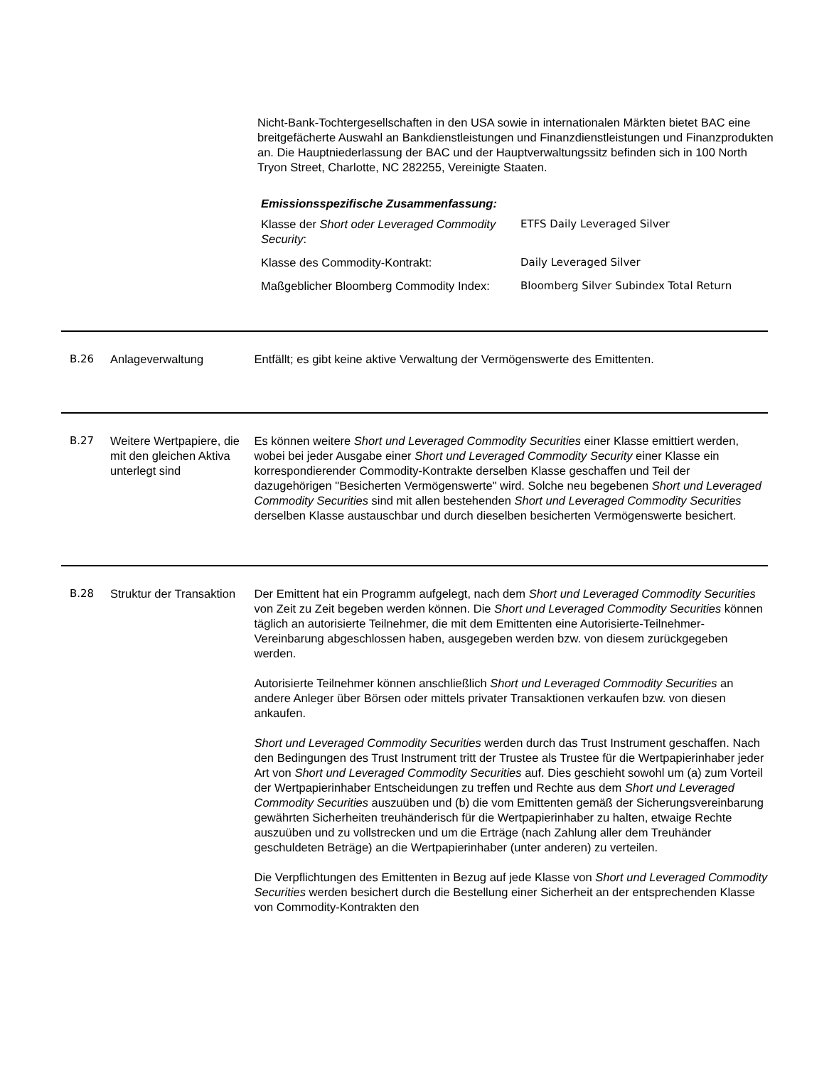Nicht-Bank-Tochtergesellschaften in den USA sowie in internationalen Märkten bietet BAC eine breitgefächerte Auswahl an Bankdienstleistungen und Finanzdienstleistungen und Finanzprodukten an. Die Hauptniederlassung der BAC und der Hauptverwaltungssitz befinden sich in 100 North Tryon Street, Charlotte, NC 282255, Vereinigte Staaten.
Emissionsspezifische Zusammenfassung:
| Klasse der Short oder Leveraged Commodity Security : | ETFS Daily Leveraged Silver |
| Klasse des Commodity-Kontrakt: | Daily Leveraged Silver |
| Maßgeblicher Bloomberg Commodity Index: | Bloomberg Silver Subindex Total Return |
B.26 Anlageverwaltung Entfällt; es gibt keine aktive Verwaltung der Vermögenswerte des Emittenten.
B.27 Weitere Wertpapiere, die mit den gleichen Aktiva unterlegt sind
Es können weitere Short und Leveraged Commodity Securities einer Klasse emittiert werden, wobei bei jeder Ausgabe einer Short und Leveraged Commodity Security einer Klasse ein korrespondierender Commodity-Kontrakte derselben Klasse geschaffen und Teil der dazugehörigen "Besicherten Vermögenswerte" wird. Solche neu begebenen Short und Leveraged Commodity Securities sind mit allen bestehenden Short und Leveraged Commodity Securities derselben Klasse austauschbar und durch dieselben besicherten Vermögenswerte besichert.
B.28 Struktur der Transaktion
Der Emittent hat ein Programm aufgelegt, nach dem Short und Leveraged Commodity Securities von Zeit zu Zeit begeben werden können. Die Short und Leveraged Commodity Securities können täglich an autorisierte Teilnehmer, die mit dem Emittenten eine Autorisierte-Teilnehmer-Vereinbarung abgeschlossen haben, ausgegeben werden bzw. von diesem zurückgegeben werden.
Autorisierte Teilnehmer können anschließlich Short und Leveraged Commodity Securities an andere Anleger über Börsen oder mittels privater Transaktionen verkaufen bzw. von diesen ankaufen.
Short und Leveraged Commodity Securities werden durch das Trust Instrument geschaffen. Nach den Bedingungen des Trust Instrument tritt der Trustee als Trustee für die Wertpapierinhaber jeder Art von Short und Leveraged Commodity Securities auf. Dies geschieht sowohl um (a) zum Vorteil der Wertpapierinhaber Entscheidungen zu treffen und Rechte aus dem Short und Leveraged Commodity Securities auszuüben und (b) die vom Emittenten gemäß der Sicherungsvereinbarung gewährten Sicherheiten treuhänderisch für die Wertpapierinhaber zu halten, etwaige Rechte auszuüben und zu vollstrecken und um die Erträge (nach Zahlung aller dem Treuhänder geschuldeten Beträge) an die Wertpapierinhaber (unter anderen) zu verteilen.
Die Verpflichtungen des Emittenten in Bezug auf jede Klasse von Short und Leveraged Commodity Securities werden besichert durch die Bestellung einer Sicherheit an der entsprechenden Klasse von Commodity-Kontrakten den